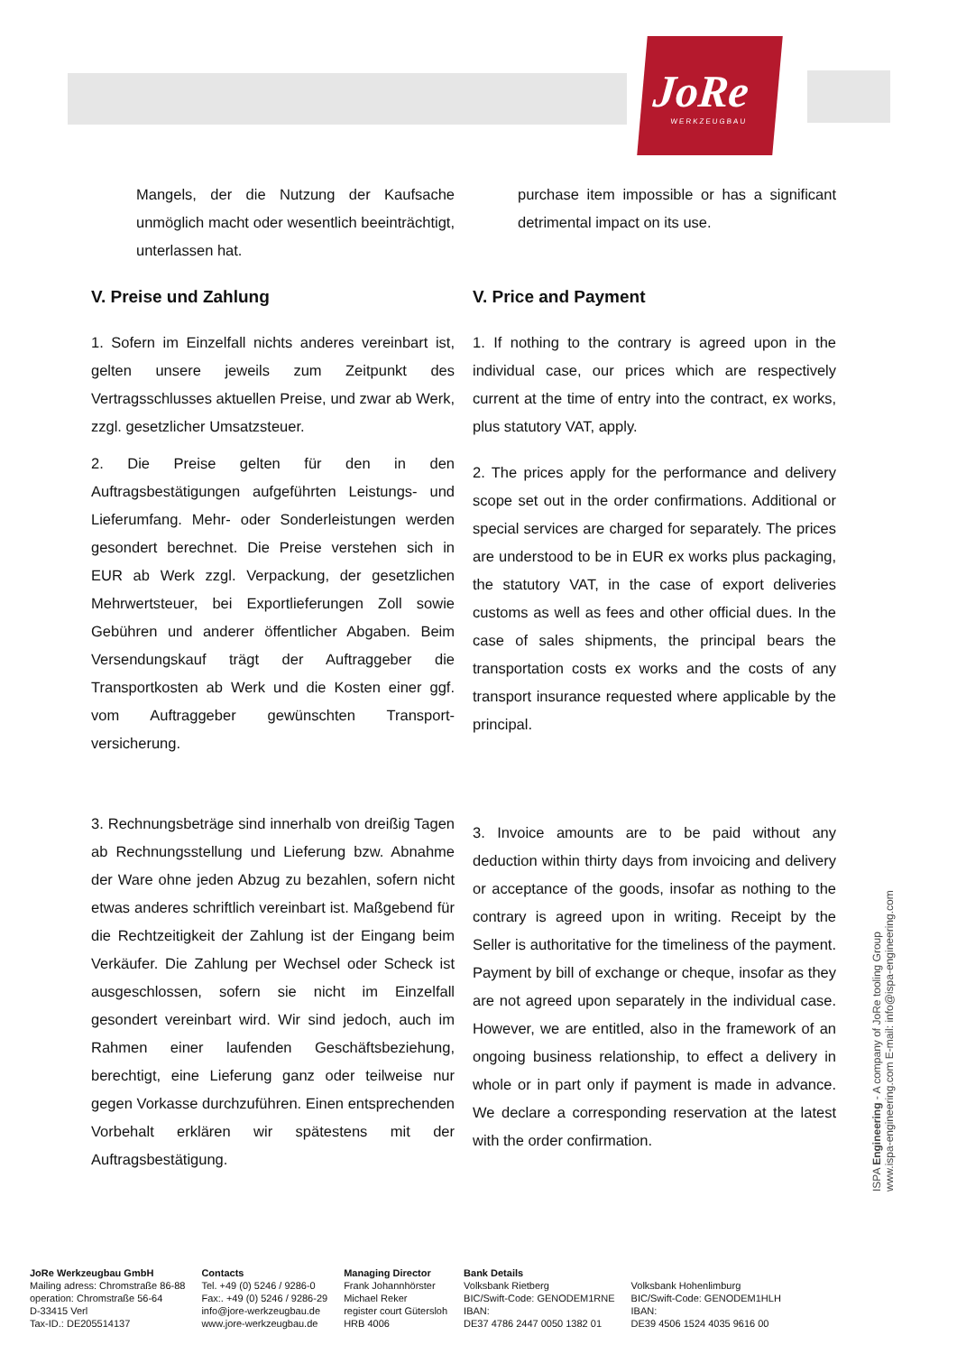JoRe
WERKZEUGBAU
Mangels, der die Nutzung der Kaufsache unmöglich macht oder wesentlich beeinträchtigt, unterlassen hat.
V. Preise und Zahlung
1. Sofern im Einzelfall nichts anderes vereinbart ist, gelten unsere jeweils zum Zeitpunkt des Vertragsschlusses aktuellen Preise, und zwar ab Werk, zzgl. gesetzlicher Umsatzsteuer.
2. Die Preise gelten für den in den Auftragsbestätigungen aufgeführten Leistungs- und Lieferumfang. Mehr- oder Sonderleistungen werden gesondert berechnet. Die Preise verstehen sich in EUR ab Werk zzgl. Verpackung, der gesetzlichen Mehrwertsteuer, bei Exportlieferungen Zoll sowie Gebühren und anderer öffentlicher Abgaben. Beim Versendungskauf trägt der Auftraggeber die Transportkosten ab Werk und die Kosten einer ggf. vom Auftraggeber gewünschten Transport-versicherung.
3. Rechnungsbeträge sind innerhalb von dreißig Tagen ab Rechnungsstellung und Lieferung bzw. Abnahme der Ware ohne jeden Abzug zu bezahlen, sofern nicht etwas anderes schriftlich vereinbart ist. Maßgebend für die Rechtzeitigkeit der Zahlung ist der Eingang beim Verkäufer. Die Zahlung per Wechsel oder Scheck ist ausgeschlossen, sofern sie nicht im Einzelfall gesondert vereinbart wird. Wir sind jedoch, auch im Rahmen einer laufenden Geschäftsbeziehung, berechtigt, eine Lieferung ganz oder teilweise nur gegen Vorkasse durchzuführen. Einen entsprechenden Vorbehalt erklären wir spätestens mit der Auftragsbestätigung.
purchase item impossible or has a significant detrimental impact on its use.
V. Price and Payment
1. If nothing to the contrary is agreed upon in the individual case, our prices which are respectively current at the time of entry into the contract, ex works, plus statutory VAT, apply.
2. The prices apply for the performance and delivery scope set out in the order confirmations. Additional or special services are charged for separately. The prices are understood to be in EUR ex works plus packaging, the statutory VAT, in the case of export deliveries customs as well as fees and other official dues. In the case of sales shipments, the principal bears the transportation costs ex works and the costs of any transport insurance requested where applicable by the principal.
3. Invoice amounts are to be paid without any deduction within thirty days from invoicing and delivery or acceptance of the goods, insofar as nothing to the contrary is agreed upon in writing. Receipt by the Seller is authoritative for the timeliness of the payment. Payment by bill of exchange or cheque, insofar as they are not agreed upon separately in the individual case. However, we are entitled, also in the framework of an ongoing business relationship, to effect a delivery in whole or in part only if payment is made in advance. We declare a corresponding reservation at the latest with the order confirmation.
ISPA Engineering - A company of JoRe tooling Group
www.ispa-engineering.com E-mail: info@ispa-engineering.com
| JoRe Werkzeugbau GmbH Mailing adress: Chromstraße 86-88 operation: Chromstraße 56-64 D-33415 Verl Tax-ID.: DE205514137 | Contacts Tel. +49 (0) 5246 / 9286-0 Fax:. +49 (0) 5246 / 9286-29 info@jore-werkzeugbau.de www.jore-werkzeugbau.de | Managing Director Frank Johannhörster Michael Reker register court Gütersloh HRB 4006 | Bank Details Volksbank Rietberg BIC/Swift-Code: GENODEM1RNE IBAN: DE37 4786 2447 0050 1382 01 | Volksbank Hohenlimburg BIC/Swift-Code: GENODEM1HLH IBAN: DE39 4506 1524 4035 9616 00 |